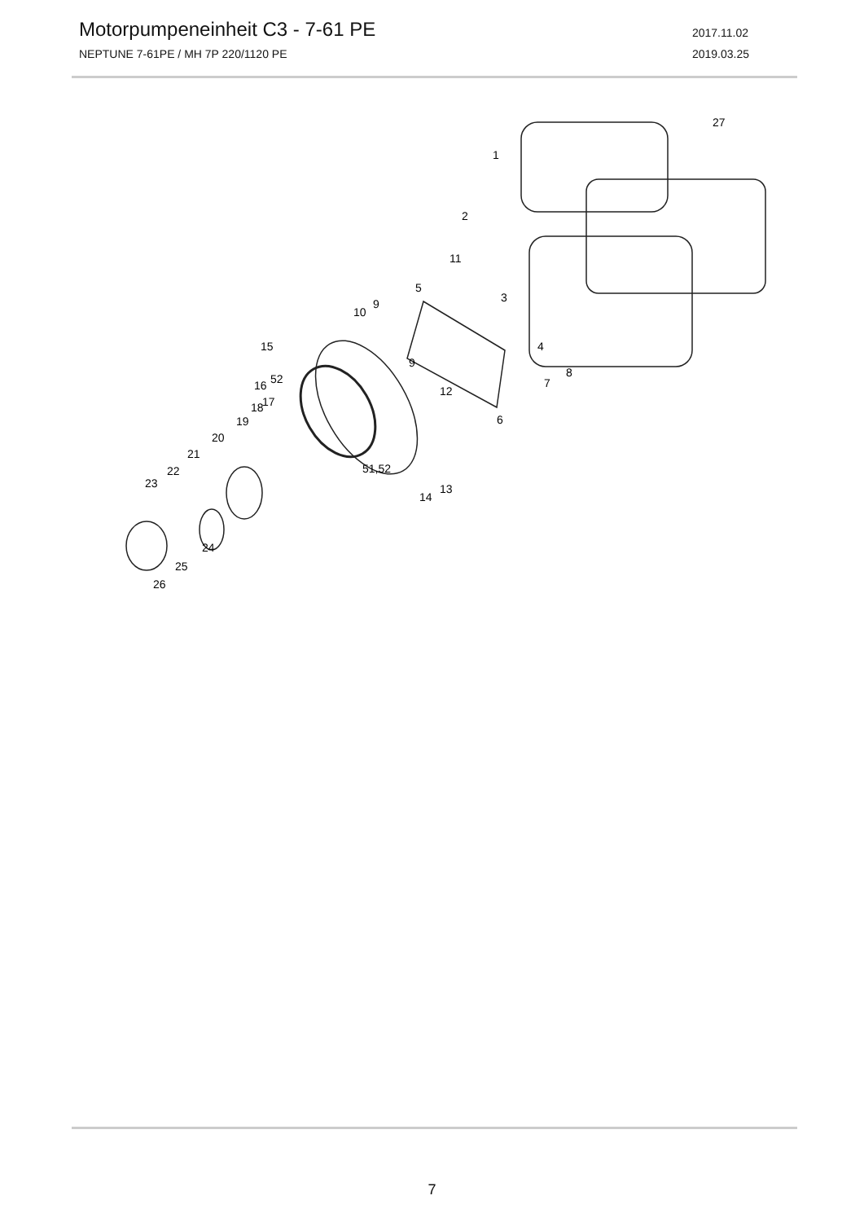Motorpumpeneinheit C3 - 7-61 PE
NEPTUNE 7-61PE / MH 7P 220/1120 PE
2017.11.02
2019.03.25
27
1
2
11
5
3
9
10
4
15
9
8
52
16
7
12
17
18
19
20
6
21
22
23
51,52
13
14
24
25
26
7